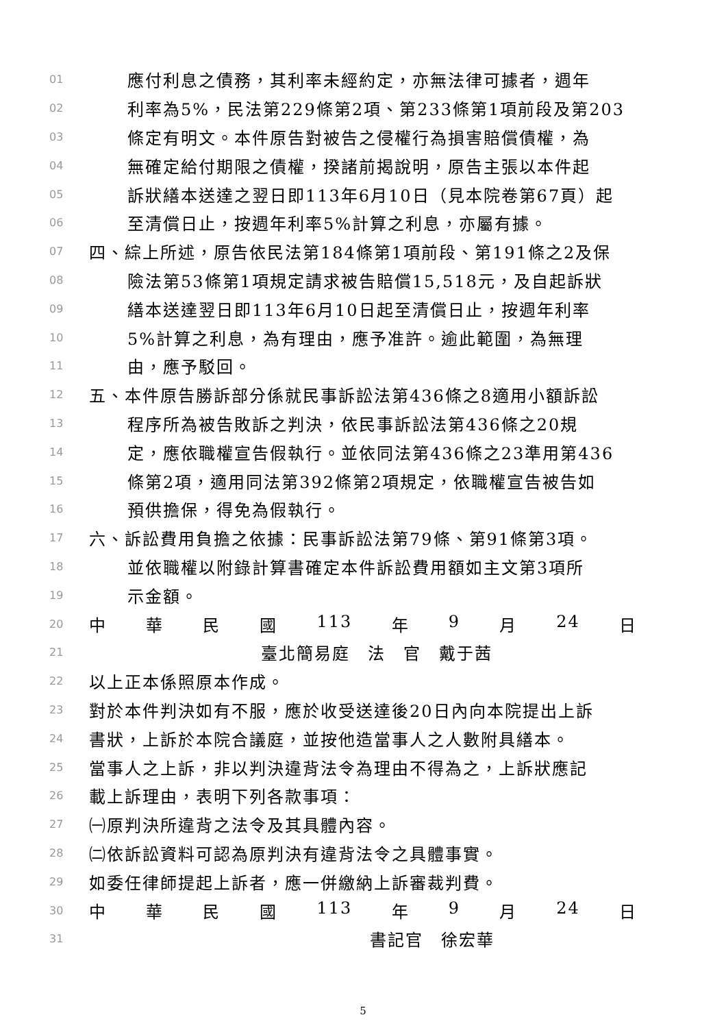01 應付利息之債務，其利率未經約定，亦無法律可據者，週年
02 利率為5%，民法第229條第2項、第233條第1項前段及第203
03 條定有明文。本件原告對被告之侵權行為損害賠償債權，為
04 無確定給付期限之債權，揆諸前揭說明，原告主張以本件起
05 訴狀繕本送達之翌日即113年6月10日（見本院卷第67頁）起
06 至清償日止，按週年利率5%計算之利息，亦屬有據。
07 四、綜上所述，原告依民法第184條第1項前段、第191條之2及保
08 險法第53條第1項規定請求被告賠償15,518元，及自起訴狀
09 繕本送達翌日即113年6月10日起至清償日止，按週年利率
10 5%計算之利息，為有理由，應予准許。逾此範圍，為無理
11 由，應予駁回。
12 五、本件原告勝訴部分係就民事訴訟法第436條之8適用小額訴訟
13 程序所為被告敗訴之判決，依民事訴訟法第436條之20規
14 定，應依職權宣告假執行。並依同法第436條之23準用第436
15 條第2項，適用同法第392條第2項規定，依職權宣告被告如
16 預供擔保，得免為假執行。
17 六、訴訟費用負擔之依據：民事訴訟法第79條、第91條第3項。
18 並依職權以附錄計算書確定本件訴訟費用額如主文第3項所
19 示金額。
20 中 華 民 國 113 年 9 月 24 日
21 臺北簡易庭　法　官　戴于茜
22 以上正本係照原本作成。
23 對於本件判決如有不服，應於收受送達後20日內向本院提出上訴
24 書狀，上訴於本院合議庭，並按他造當事人之人數附具繕本。
25 當事人之上訴，非以判決違背法令為理由不得為之，上訴狀應記
26 載上訴理由，表明下列各款事項：
27 ㈠原判決所違背之法令及其具體內容。
28 ㈡依訴訟資料可認為原判決有違背法令之具體事實。
29 如委任律師提起上訴者，應一併繳納上訴審裁判費。
30 中 華 民 國 113 年 9 月 24 日
31 書記官　徐宏華
5